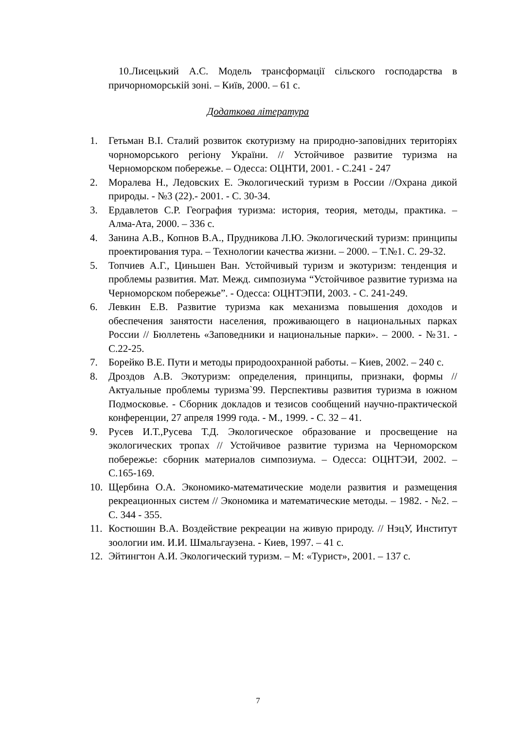10.Лисецький А.С. Модель трансформації сільского господарства в причорноморській зоні. – Київ, 2000. – 61 с.
Додаткова література
1. Гетьман В.І. Сталий розвиток єкотуризму на природно-заповідних територіях чорноморського регіону України. // Устойчивое развитие туризма на Черноморском побережье. – Одесса: ОЦНТИ, 2001. - С.241 - 247
2. Моралева Н., Ледовских Е. Экологический туризм в России //Охрана дикой природы. - №3 (22).- 2001. - С. 30-34.
3. Ердавлетов С.Р. География туризма: история, теория, методы, практика. – Алма-Ата, 2000. – 336 с.
4. Занина А.В., Копнов В.А., Прудникова Л.Ю. Экологический туризм: принципы проектирования тура. – Технологии качества жизни. – 2000. – Т.№1. С. 29-32.
5. Топчиев А.Г., Циньшен Ван. Устойчивый туризм и экотуризм: тенденция и проблемы развития. Мат. Межд. симпозиума “Устойчивое развитие туризма на Черноморском побережье”. - Одесса: ОЦНТЭПИ, 2003. - С. 241-249.
6. Левкин Е.В. Развитие туризма как механизма повышения доходов и обеспечения занятости населения, проживающего в национальных парках России // Бюллетень «Заповедники и национальные парки». – 2000. - №31. - С.22-25.
7. Борейко В.Е. Пути и методы природоохранной работы. – Киев, 2002. – 240 с.
8. Дроздов А.В. Экотуризм: определения, принципы, признаки, формы // Актуальные проблемы туризма`99. Перспективы развития туризма в южном Подмосковье. - Сборник докладов и тезисов сообщений научно-практической конференции, 27 апреля 1999 года. - М., 1999. - С. 32 – 41.
9. Русев И.Т.,Русева Т.Д. Экологическое образование и просвещение на экологических тропах // Устойчивое развитие туризма на Черноморском побережье: сборник материалов симпозиума. – Одесса: ОЦНТЭИ, 2002. – С.165-169.
10. Щербина О.А. Экономико-математические модели развития и размещения рекреационных систем // Экономика и математические методы. – 1982. - №2. – С. 344 - 355.
11. Костюшин В.А. Воздействие рекреации на живую природу. // НэцУ, Институт зоологии им. И.И. Шмальгаузена. - Киев, 1997. – 41 с.
12. Эйтингтон А.И. Экологический туризм. – М: «Турист», 2001. – 137 с.
7